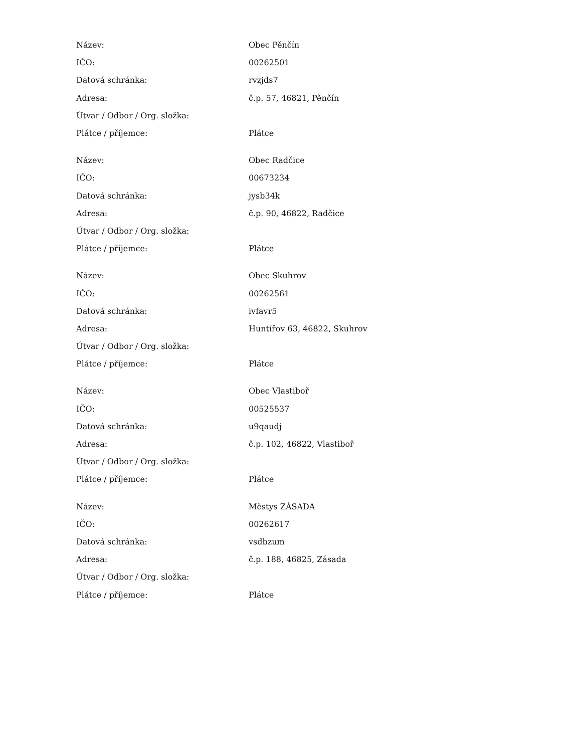| Název: | Obec Pěnčín |
| IČO: | 00262501 |
| Datová schránka: | rvzjds7 |
| Adresa: | č.p. 57, 46821, Pěnčín |
| Útvar / Odbor / Org. složka: | |
| Plátce / příjemce: | Plátce |
| Název: | Obec Radčice |
| IČO: | 00673234 |
| Datová schránka: | jysb34k |
| Adresa: | č.p. 90, 46822, Radčice |
| Útvar / Odbor / Org. složka: | |
| Plátce / příjemce: | Plátce |
| Název: | Obec Skuhrov |
| IČO: | 00262561 |
| Datová schránka: | ivfavr5 |
| Adresa: | Huntířov 63, 46822, Skuhrov |
| Útvar / Odbor / Org. složka: | |
| Plátce / příjemce: | Plátce |
| Název: | Obec Vlastiboř |
| IČO: | 00525537 |
| Datová schránka: | u9qaudj |
| Adresa: | č.p. 102, 46822, Vlastiboř |
| Útvar / Odbor / Org. složka: | |
| Plátce / příjemce: | Plátce |
| Název: | Městys ZÁSADA |
| IČO: | 00262617 |
| Datová schránka: | vsdbzum |
| Adresa: | č.p. 188, 46825, Zásada |
| Útvar / Odbor / Org. složka: | |
| Plátce / příjemce: | Plátce |